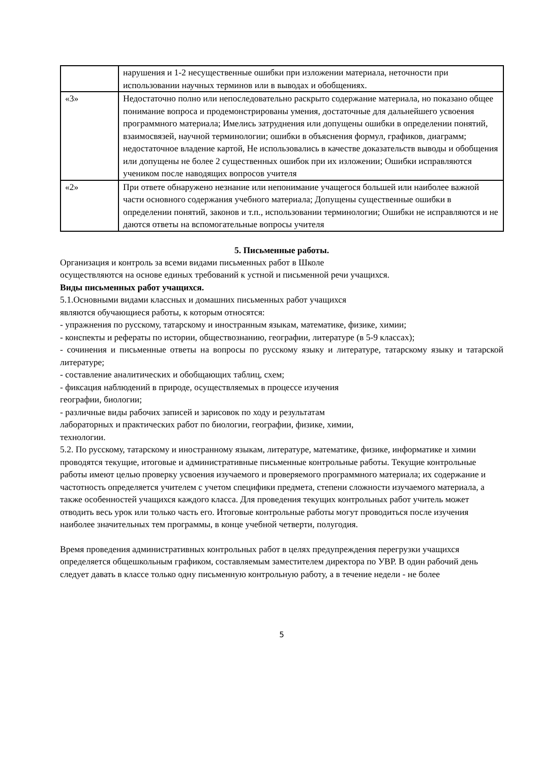| | нарушения и 1-2 несущественные ошибки при изложении материала, неточности при использовании научных терминов или в выводах и обобщениях. |
| «3» | Недостаточно полно или непоследовательно раскрыто содержание материала, но показано общее понимание вопроса и продемонстрированы умения, достаточные для дальнейшего усвоения программного материала; Имелись затруднения или допущены ошибки в определении понятий, взаимосвязей, научной терминологии; ошибки в объяснения формул, графиков, диаграмм; недостаточное владение картой, Не использовались в качестве доказательств выводы и обобщения или допущены не более 2 существенных ошибок при их изложении; Ошибки исправляются учеником после наводящих вопросов учителя |
| «2» | При ответе обнаружено незнание или непонимание учащегося большей или наиболее важной части основного содержания учебного материала; Допущены существенные ошибки в определении понятий, законов и т.п., использовании терминологии; Ошибки не исправляются и не даются ответы на вспомогательные вопросы учителя |
5. Письменные работы.
Организация и контроль за всеми видами письменных работ в Школе
осуществляются на основе единых требований к устной и письменной речи учащихся.
Виды письменных работ учащихся.
5.1.Основными видами классных и домашних письменных работ учащихся
являются обучающиеся работы, к которым относятся:
- упражнения по русскому, татарскому и иностранным языкам, математике, физике, химии;
- конспекты и рефераты по истории, обществознанию, географии, литературе (в 5-9 классах);
- сочинения и письменные ответы на вопросы по русскому языку и литературе, татарскому языку и татарской литературе;
- составление аналитических и обобщающих таблиц, схем;
- фиксация наблюдений в природе, осуществляемых в процессе изучения
географии, биологии;
- различные виды рабочих записей и зарисовок по ходу и результатам
лабораторных и практических работ по биологии, географии, физике, химии,
технологии.
5.2. По русскому, татарскому и иностранному языкам, литературе, математике, физике, информатике и химии проводятся текущие, итоговые и административные письменные контрольные работы. Текущие контрольные работы имеют целью проверку усвоения изучаемого и проверяемого программного материала; их содержание и частотность определяется учителем с учетом специфики предмета, степени сложности изучаемого материала, а также особенностей учащихся каждого класса. Для проведения текущих контрольных работ учитель может отводить весь урок или только часть его. Итоговые контрольные работы могут проводиться после изучения наиболее значительных тем программы, в конце учебной четверти, полугодия.
Время проведения административных контрольных работ в целях предупреждения перегрузки учащихся определяется общешкольным графиком, составляемым заместителем директора по УВР. В один рабочий день следует давать в классе только одну письменную контрольную работу, а в течение недели - не более
5